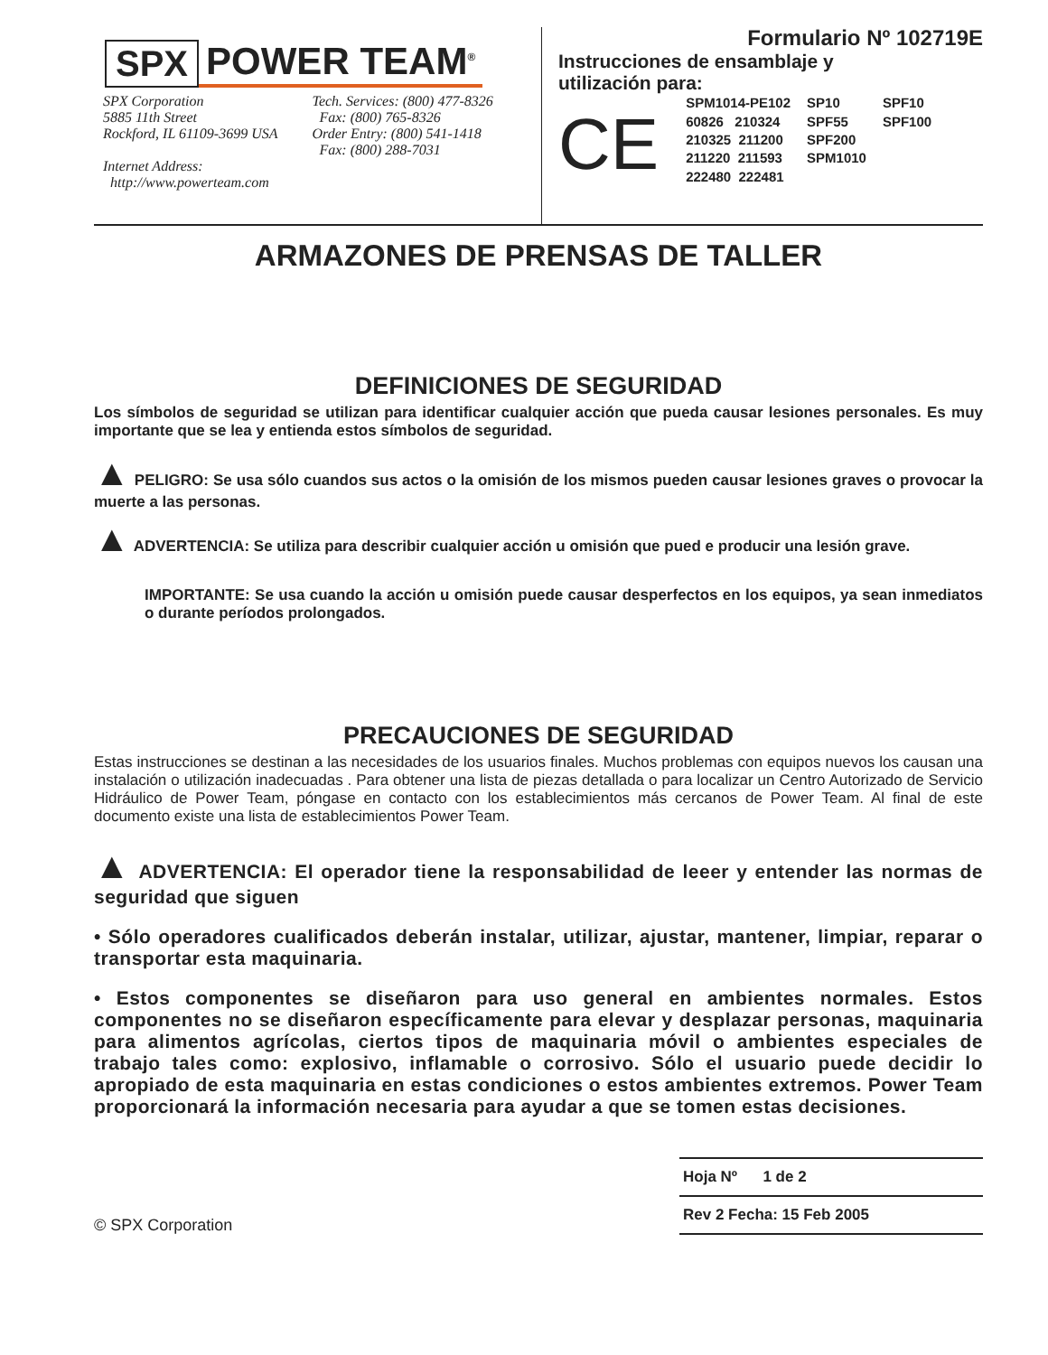SPX POWER TEAM<sup>®</sup>
SPX Corporation
5885 11th Street
Rockford, IL 61109-3699 USA
Internet Address:
http://www.powerteam.com
Tech. Services: (800) 477-8326
Fax: (800) 765-8326
Order Entry: (800) 541-1418
Fax: (800) 288-7031
Formulario Nº 102719E
Instrucciones de ensamblaje y
utilización para:
CE
| SPM1014-PE102 | SP10 | SPF10 |
| 60826 210324 | SPF55 | SPF100 |
| 210325 211200 | SPF200 | |
| 211220 211593 | SPM1010 | |
| 222480 222481 | | |
ARMAZONES DE PRENSAS DE TALLER
DEFINICIONES DE SEGURIDAD
Los símbolos de seguridad se utilizan para identificar cualquier acción que pueda causar lesiones personales. Es muy importante que se lea y entienda estos símbolos de seguridad.
▲ PELIGRO: Se usa sólo cuandos sus actos o la omisión de los mismos pueden causar lesiones graves o provocar la muerte a las personas.
▲ ADVERTENCIA: Se utiliza para describir cualquier acción u omisión que pued e producir una lesión grave.
IMPORTANTE: Se usa cuando la acción u omisión puede causar desperfectos en los equipos, ya sean inmediatos o durante períodos prolongados.
PRECAUCIONES DE SEGURIDAD
Estas instrucciones se destinan a las necesidades de los usuarios finales. Muchos problemas con equipos nuevos los causan una instalación o utilización inadecuadas . Para obtener una lista de piezas detallada o para localizar un Centro Autorizado de Servicio Hidráulico de Power Team, póngase en contacto con los establecimientos más cercanos de Power Team. Al final de este documento existe una lista de establecimientos Power Team.
▲ ADVERTENCIA: El operador tiene la responsabilidad de leeer y entender las normas de seguridad que siguen
• Sólo operadores cualificados deberán instalar, utilizar, ajustar, mantener, limpiar, reparar o transportar esta maquinaria.
• Estos componentes se diseñaron para uso general en ambientes normales. Estos componentes no se diseñaron específicamente para elevar y desplazar personas, maquinaria para alimentos agrícolas, ciertos tipos de maquinaria móvil o ambientes especiales de trabajo tales como: explosivo, inflamable o corrosivo. Sólo el usuario puede decidir lo apropiado de esta maquinaria en estas condiciones o estos ambientes extremos. Power Team proporcionará la información necesaria para ayudar a que se tomen estas decisiones.
© SPX Corporation
Hoja Nº 1 de 2
Rev 2 Fecha: 15 Feb 2005